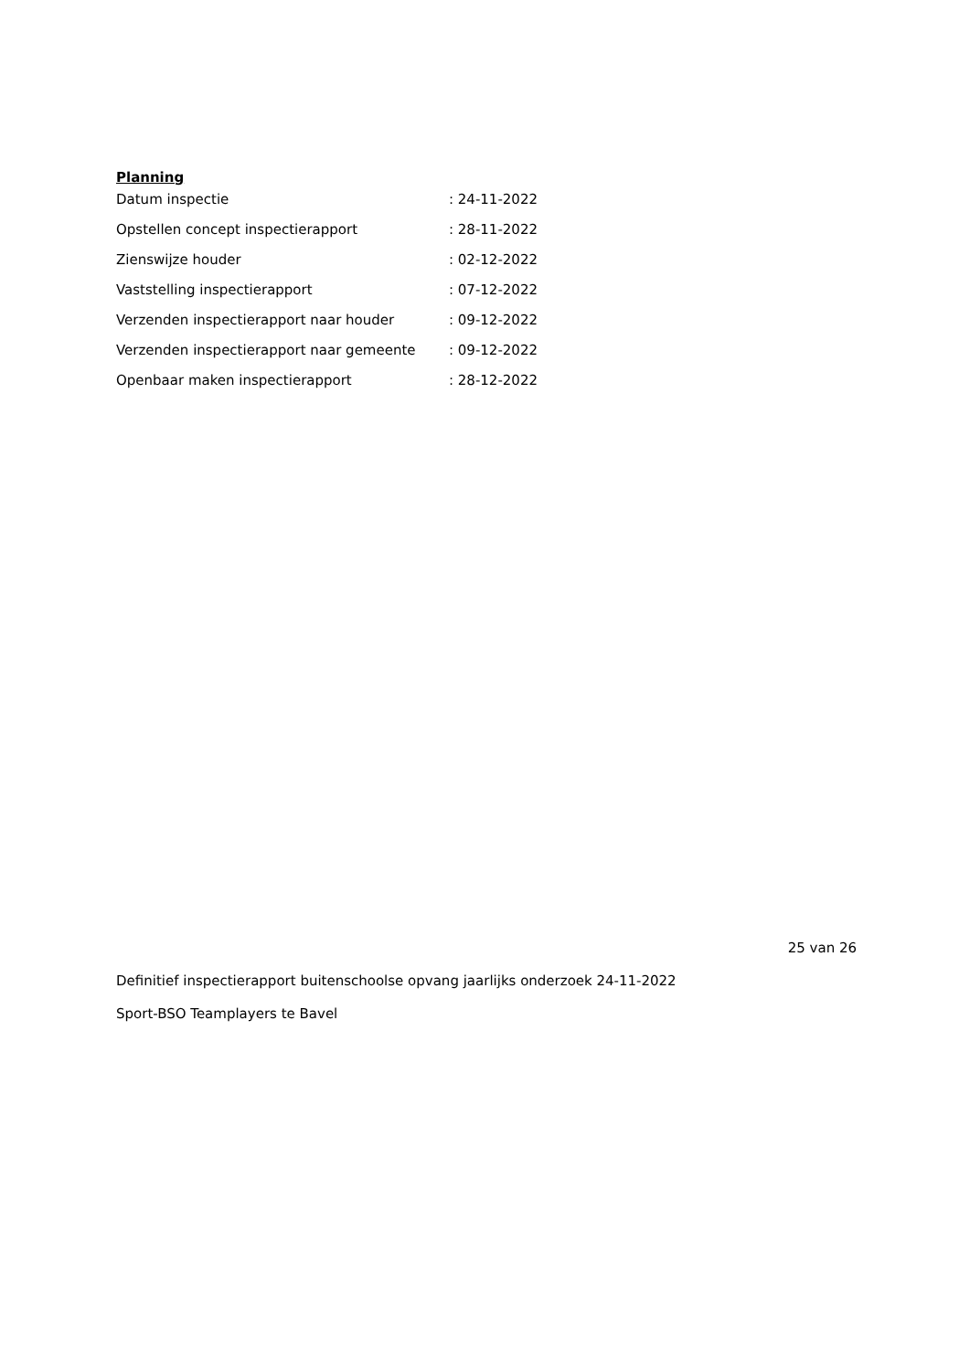Planning
| Datum inspectie | : 24-11-2022 |
| Opstellen concept inspectierapport | : 28-11-2022 |
| Zienswijze houder | : 02-12-2022 |
| Vaststelling inspectierapport | : 07-12-2022 |
| Verzenden inspectierapport naar houder | : 09-12-2022 |
| Verzenden inspectierapport naar gemeente | : 09-12-2022 |
| Openbaar maken inspectierapport | : 28-12-2022 |
25 van 26
Definitief inspectierapport buitenschoolse opvang jaarlijks onderzoek 24-11-2022
Sport-BSO Teamplayers te Bavel